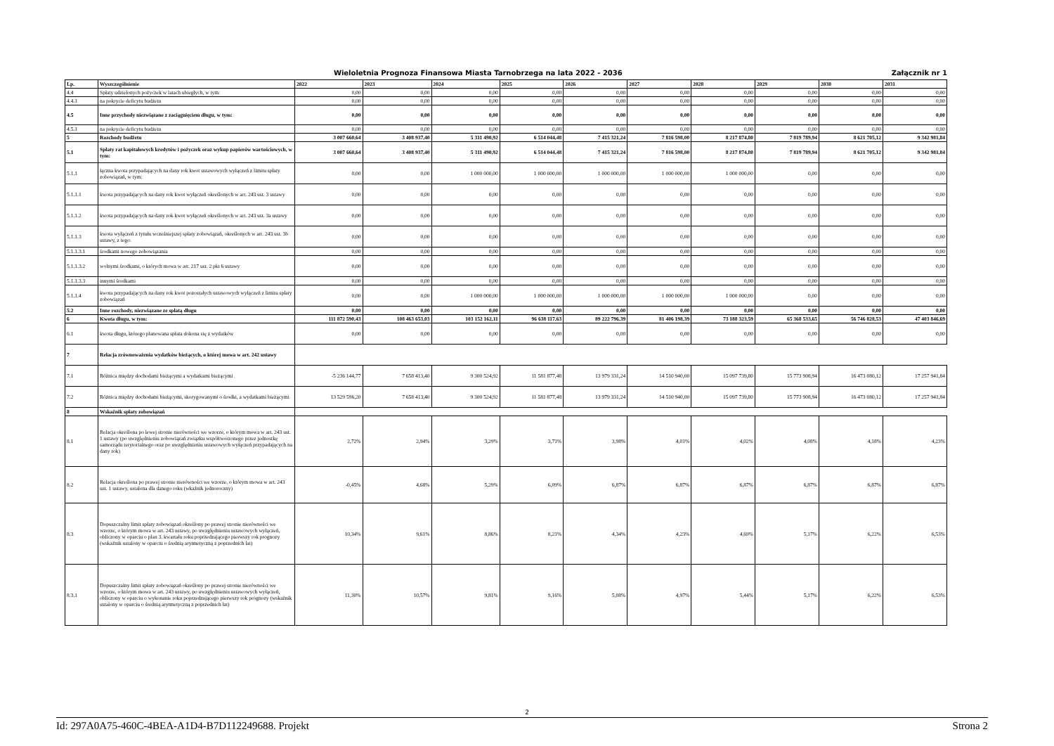Wieloletnia Prognoza Finansowa Miasta Tarnobrzega na lata 2022 - 2036 Załącznik nr 1
| Lp. | Wyszczególnienie | 2022 | 2023 | 2024 | 2025 | 2026 | 2027 | 2028 | 2029 | 2030 | 2031 |
| --- | --- | --- | --- | --- | --- | --- | --- | --- | --- | --- | --- |
| 4.4 | Spłaty udzielonych pożyczek w latach ubiegłych, w tym: | 0,00 | 0,00 | 0,00 | 0,00 | 0,00 | 0,00 | 0,00 | 0,00 | 0,00 | 0,00 |
| 4.4.1 | na pokrycie deficytu budżetu | 0,00 | 0,00 | 0,00 | 0,00 | 0,00 | 0,00 | 0,00 | 0,00 | 0,00 | 0,00 |
| 4.5 | Inne przychody niezwiązane z zaciągnięciem długu, w tym: | 0,00 | 0,00 | 0,00 | 0,00 | 0,00 | 0,00 | 0,00 | 0,00 | 0,00 | 0,00 |
| 4.5.1 | na pokrycie deficytu budżetu | 0,00 | 0,00 | 0,00 | 0,00 | 0,00 | 0,00 | 0,00 | 0,00 | 0,00 | 0,00 |
| 5 | Rozchody budżetu | 3 007 660,64 | 3 408 937,40 | 5 311 490,92 | 6 514 044,48 | 7 415 321,24 | 7 816 598,00 | 8 217 874,80 | 7 819 789,94 | 8 621 705,12 | 9 342 981,84 |
| 5.1 | Spłaty rat kapitałowych kredytów i pożyczek oraz wykup papierów wartościowych, w tym: | 3 007 660,64 | 3 408 937,40 | 5 311 490,92 | 6 514 044,48 | 7 415 321,24 | 7 816 598,00 | 8 217 874,80 | 7 819 789,94 | 8 621 705,12 | 9 342 981,84 |
| 5.1.1 | łączna kwota przypadających na dany rok kwot ustawowych wyłączeń z limitu spłaty zobowiązań, w tym: | 0,00 | 0,00 | 1 000 000,00 | 1 000 000,00 | 1 000 000,00 | 1 000 000,00 | 1 000 000,00 | 0,00 | 0,00 | 0,00 |
| 5.1.1.1 | kwota przypadających na dany rok kwot wyłączeń określonych w art. 243 ust. 3 ustawy | 0,00 | 0,00 | 0,00 | 0,00 | 0,00 | 0,00 | 0,00 | 0,00 | 0,00 | 0,00 |
| 5.1.1.2 | kwota przypadających na dany rok kwot wyłączeń określonych w art. 243 ust. 3a ustawy | 0,00 | 0,00 | 0,00 | 0,00 | 0,00 | 0,00 | 0,00 | 0,00 | 0,00 | 0,00 |
| 5.1.1.3 | kwota wyłączeń z tytułu wcześniejszej spłaty zobowiązań, określonych w art. 243 ust. 3b ustawy, z tego: | 0,00 | 0,00 | 0,00 | 0,00 | 0,00 | 0,00 | 0,00 | 0,00 | 0,00 | 0,00 |
| 5.1.1.3.1 | środkami nowego zobowiązania | 0,00 | 0,00 | 0,00 | 0,00 | 0,00 | 0,00 | 0,00 | 0,00 | 0,00 | 0,00 |
| 5.1.1.3.2 | wolnymi środkami, o których mowa w art. 217 ust. 2 pkt 6 ustawy | 0,00 | 0,00 | 0,00 | 0,00 | 0,00 | 0,00 | 0,00 | 0,00 | 0,00 | 0,00 |
| 5.1.1.3.3 | innymi środkami | 0,00 | 0,00 | 0,00 | 0,00 | 0,00 | 0,00 | 0,00 | 0,00 | 0,00 | 0,00 |
| 5.1.1.4 | kwota przypadających na dany rok kwot pozostałych ustawowych wyłączeń z limitu spłaty zobowiązań | 0,00 | 0,00 | 1 000 000,00 | 1 000 000,00 | 1 000 000,00 | 1 000 000,00 | 1 000 000,00 | 0,00 | 0,00 | 0,00 |
| 5.2 | Inne rozchody, niezwiązane ze spłatą długu | 0,00 | 0,00 | 0,00 | 0,00 | 0,00 | 0,00 | 0,00 | 0,00 | 0,00 | 0,00 |
| 6 | Kwota długu, w tym: | 111 872 590,43 | 108 463 653,03 | 103 152 162,11 | 96 638 117,63 | 89 222 796,39 | 81 406 198,39 | 73 188 323,59 | 65 368 533,65 | 56 746 828,53 | 47 403 846,69 |
| 6.1 | kwota długu, którego planowana spłata dokona się z wydatków | 0,00 | 0,00 | 0,00 | 0,00 | 0,00 | 0,00 | 0,00 | 0,00 | 0,00 | 0,00 |
| 7 | Relacja zrównoważenia wydatków bieżących, o której mowa w art. 242 ustawy | | | | | | | | | | |
| 7.1 | Różnica między dochodami bieżącymi a wydatkami bieżącymi | -5 236 144,77 | 7 658 413,40 | 9 300 524,92 | 11 581 877,48 | 13 979 331,24 | 14 510 940,00 | 15 097 739,80 | 15 773 908,94 | 16 473 080,12 | 17 257 941,84 |
| 7.2 | Różnica między dochodami bieżącymi, skorygowanymi o środki, a wydatkami bieżącymi | 13 529 596,20 | 7 658 413,40 | 9 300 524,92 | 11 581 877,48 | 13 979 331,24 | 14 510 940,00 | 15 097 739,80 | 15 773 908,94 | 16 473 080,12 | 17 257 941,84 |
| 8 | Wskaźnik spłaty zobowiązań | | | | | | | | | | |
| 8.1 | Relacja określona po lewej stronie nierówności we wzorze, o którym mowa w art. 243 ust. 1 ustawy (po uwzględnieniu zobowiązań związku współtworzonego przez jednostkę samorządu terytorialnego oraz po uwzględnieniu ustawowych wyłączeń przypadających na dany rok) | 2,72% | 2,94% | 3,29% | 3,71% | 3,98% | 4,01% | 4,02% | 4,08% | 4,18% | 4,23% |
| 8.2 | Relacja określona po prawej stronie nierówności we wzorze, o którym mowa w art. 243 ust. 1 ustawy, ustalona dla danego roku (wkaźnik jednoroczny) | -0,45% | 4,68% | 5,29% | 6,09% | 6,87% | 6,87% | 6,87% | 6,87% | 6,87% | 6,87% |
| 8.3 | Dopuszczalny limit spłaty zobowiązań określony po prawej stronie nierówności we wzorze, o którym mowa w art. 243 ustawy, po uwzględnieniu ustawowych wyłączeń, obliczony w oparciu o plan 3. kwartału roku poprzedzającego pierwszy rok prognozy (wskaźnik ustalony w oparciu o średnią arytmetyczną z poprzednich lat) | 10,34% | 9,61% | 8,86% | 8,21% | 4,34% | 4,23% | 4,69% | 5,17% | 6,22% | 6,53% |
| 8.3.1 | Dopuszczalny limit spłaty zobowiązań określony po prawej stronie nierówności we wzorze, o którym mowa w art. 243 ustawy, po uwzględnieniu ustawowych wyłączeń, obliczony w oparciu o wykonanie roku poprzedzającego pierwszy rok prognozy (wskaźnik ustalony w oparciu o średnią arytmetyczną z poprzednich lat) | 11,30% | 10,57% | 9,81% | 9,16% | 5,08% | 4,97% | 5,44% | 5,17% | 6,22% | 6,53% |
2
Id: 297A0A75-460C-4BEA-A1D4-B7D112249688. Projekt Strona 2